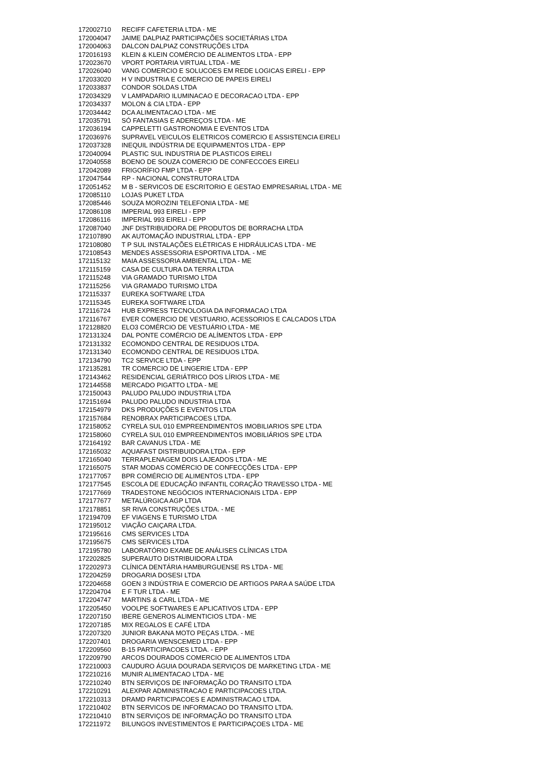| 172002710 | RECIFF CAFETERIA LTDA - ME |
| 172004047 | JAIME DALPIAZ PARTICIPAÇÕES SOCIETÁRIAS LTDA |
| 172004063 | DALCON DALPIAZ CONSTRUÇÕES LTDA |
| 172016193 | KLEIN & KLEIN COMÉRCIO DE ALIMENTOS LTDA - EPP |
| 172023670 | VPORT PORTARIA VIRTUAL LTDA - ME |
| 172026040 | VANG COMERCIO E SOLUCOES EM REDE LOGICAS EIRELI - EPP |
| 172033020 | H V INDUSTRIA E COMERCIO DE PAPEIS EIRELI |
| 172033837 | CONDOR SOLDAS LTDA |
| 172034329 | V LAMPADARIO ILUMINACAO E DECORACAO LTDA - EPP |
| 172034337 | MOLON & CIA LTDA - EPP |
| 172034442 | DCA ALIMENTACAO LTDA - ME |
| 172035791 | SÓ FANTASIAS E ADEREÇOS LTDA - ME |
| 172036194 | CAPPELETTI GASTRONOMIA E EVENTOS LTDA |
| 172036976 | SUPRAVEL VEICULOS ELETRICOS COMERCIO E ASSISTENCIA EIRELI |
| 172037328 | INEQUIL INDÚSTRIA DE EQUIPAMENTOS LTDA - EPP |
| 172040094 | PLASTIC SUL INDUSTRIA DE PLASTICOS EIRELI |
| 172040558 | BOENO DE SOUZA COMERCIO DE CONFECCOES EIRELI |
| 172042089 | FRIGORÍFIO FMP LTDA - EPP |
| 172047544 | RP - NACIONAL CONSTRUTORA LTDA |
| 172051452 | M B - SERVICOS DE ESCRITORIO E GESTAO EMPRESARIAL LTDA - ME |
| 172085110 | LOJAS PUKET LTDA |
| 172085446 | SOUZA MOROZINI TELEFONIA LTDA - ME |
| 172086108 | IMPERIAL 993 EIRELI - EPP |
| 172086116 | IMPERIAL 993 EIRELI - EPP |
| 172087040 | JNF DISTRIBUIDORA DE PRODUTOS DE BORRACHA LTDA |
| 172107890 | AK AUTOMAÇÃO INDUSTRIAL LTDA - EPP |
| 172108080 | T P SUL INSTALAÇÕES ELÉTRICAS E HIDRÁULICAS LTDA - ME |
| 172108543 | MENDES ASSESSORIA ESPORTIVA LTDA. - ME |
| 172115132 | MAIA ASSESSORIA AMBIENTAL LTDA - ME |
| 172115159 | CASA DE CULTURA DA TERRA LTDA |
| 172115248 | VIA GRAMADO TURISMO LTDA |
| 172115256 | VIA GRAMADO TURISMO LTDA |
| 172115337 | EUREKA SOFTWARE LTDA |
| 172115345 | EUREKA SOFTWARE LTDA |
| 172116724 | HUB EXPRESS TECNOLOGIA DA INFORMACAO LTDA |
| 172116767 | EVER COMERCIO DE VESTUARIO, ACESSORIOS E CALCADOS LTDA |
| 172128820 | ELO3 COMÉRCIO DE VESTUÁRIO LTDA - ME |
| 172131324 | DAL PONTE COMÉRCIO DE ALÍMENTOS LTDA - EPP |
| 172131332 | ECOMONDO CENTRAL DE RESIDUOS LTDA. |
| 172131340 | ECOMONDO CENTRAL DE RESIDUOS LTDA. |
| 172134790 | TC2 SERVICE LTDA - EPP |
| 172135281 | TR COMERCIO DE LINGERIE LTDA - EPP |
| 172143462 | RESIDENCIAL GERIÁTRICO DOS LÍRIOS LTDA - ME |
| 172144558 | MERCADO PIGATTO LTDA - ME |
| 172150043 | PALUDO PALUDO INDUSTRIA LTDA |
| 172151694 | PALUDO PALUDO INDUSTRIA LTDA |
| 172154979 | DKS PRODUÇÕES E EVENTOS LTDA |
| 172157684 | RENOBRAX PARTICIPACOES LTDA. |
| 172158052 | CYRELA SUL 010 EMPREENDIMENTOS IMOBILIARIOS SPE LTDA |
| 172158060 | CYRELA SUL 010 EMPREENDIMENTOS IMOBILIÁRIOS SPE LTDA |
| 172164192 | BAR CAVANUS LTDA - ME |
| 172165032 | AQUAFAST DISTRIBUIDORA LTDA - EPP |
| 172165040 | TERRAPLENAGEM DOIS LAJEADOS LTDA - ME |
| 172165075 | STAR MODAS COMÉRCIO DE CONFECÇÕES LTDA - EPP |
| 172177057 | BPR COMÉRCIO DE ALIMENTOS LTDA - EPP |
| 172177545 | ESCOLA DE EDUCAÇÃO INFANTIL CORAÇÃO TRAVESSO LTDA - ME |
| 172177669 | TRADESTONE NEGÓCIOS INTERNACIONAIS LTDA - EPP |
| 172177677 | METALÚRGICA AGP LTDA |
| 172178851 | SR RIVA CONSTRUÇÕES LTDA. - ME |
| 172194709 | EF VIAGENS E TURISMO LTDA |
| 172195012 | VIAÇÃO CAIÇARA LTDA. |
| 172195616 | CMS SERVICES LTDA |
| 172195675 | CMS SERVICES LTDA |
| 172195780 | LABORATÓRIO EXAME DE ANÁLISES CLÍNICAS LTDA |
| 172202825 | SUPERAUTO DISTRIBUIDORA LTDA |
| 172202973 | CLÍNICA DENTÁRIA HAMBURGUENSE RS LTDA - ME |
| 172204259 | DROGARIA DOSESI LTDA |
| 172204658 | GOEN 3 INDÚSTRIA E COMERCIO DE ARTIGOS PARA A SAÚDE LTDA |
| 172204704 | E F TUR LTDA - ME |
| 172204747 | MARTINS & CARL LTDA - ME |
| 172205450 | VOOLPE SOFTWARES E APLICATIVOS LTDA - EPP |
| 172207150 | IBERE GENEROS ALIMENTICIOS LTDA - ME |
| 172207185 | MIX REGALOS E CAFÉ LTDA |
| 172207320 | JUNIOR BAKANA MOTO PEÇAS LTDA. - ME |
| 172207401 | DROGARIA WENSCEMED LTDA - EPP |
| 172209560 | B-15 PARTICIPACOES LTDA. - EPP |
| 172209790 | ARCOS DOURADOS COMERCIO DE ALIMENTOS LTDA |
| 172210003 | CAUDURO ÁGUIA DOURADA SERVIÇOS DE MARKETING LTDA - ME |
| 172210216 | MUNIR ALIMENTACAO LTDA - ME |
| 172210240 | BTN SERVIÇOS DE INFORMAÇÃO DO TRANSITO LTDA |
| 172210291 | ALEXPAR ADMINISTRACAO E PARTICIPACOES LTDA. |
| 172210313 | DRAMD PARTICIPACOES E ADMINISTRACAO LTDA. |
| 172210402 | BTN SERVICOS DE INFORMACAO DO TRANSITO LTDA. |
| 172210410 | BTN SERVIÇOS DE INFORMAÇÃO DO TRANSITO LTDA |
| 172211972 | BILUNGOS INVESTIMENTOS E PARTICIPAÇOES LTDA - ME |